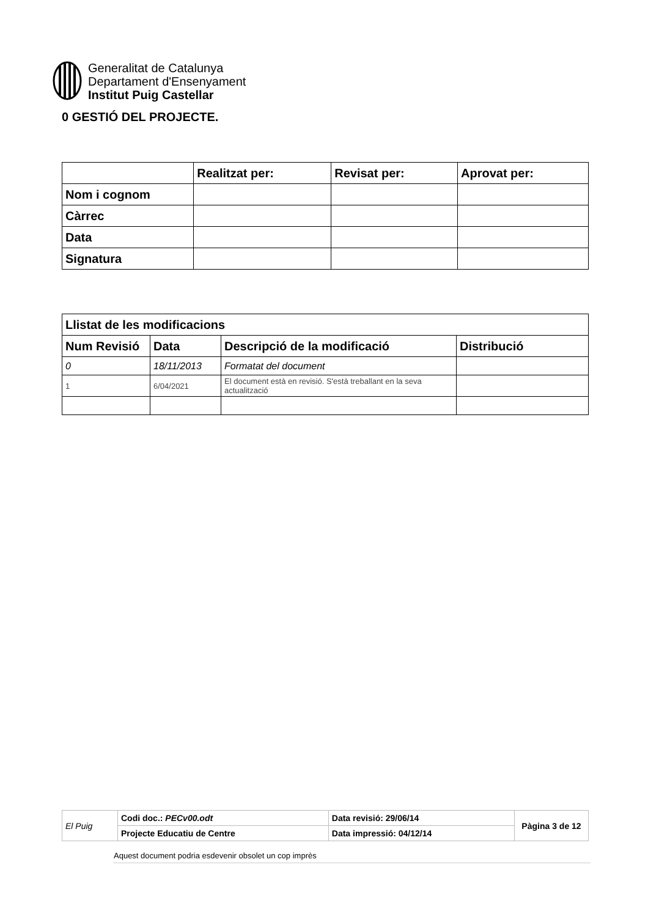Generalitat de Catalunya
Departament d'Ensenyament
Institut Puig Castellar
0 GESTIÓ DEL PROJECTE.
| | Realitzat per: | Revisat per: | Aprovat per: |
| --- | --- | --- | --- |
| Nom i cognom | | | |
| Càrrec | | | |
| Data | | | |
| Signatura | | | |
| Llistat de les modificacions | | | |
| --- | --- | --- | --- |
| Num Revisió | Data | Descripció de la modificació | Distribució |
| 0 | 18/11/2013 | Formatat del document | |
| 1 | 6/04/2021 | El document està en revisió. S'està treballant en la seva actualització | |
| El Puig | Codi doc.: PECv00.odt | Data revisió: 29/06/14 | Pàgina 3 de 12 |
| | Projecte Educatiu de Centre | Data impressió: 04/12/14 | |
Aquest document podria esdevenir obsolet un cop imprès